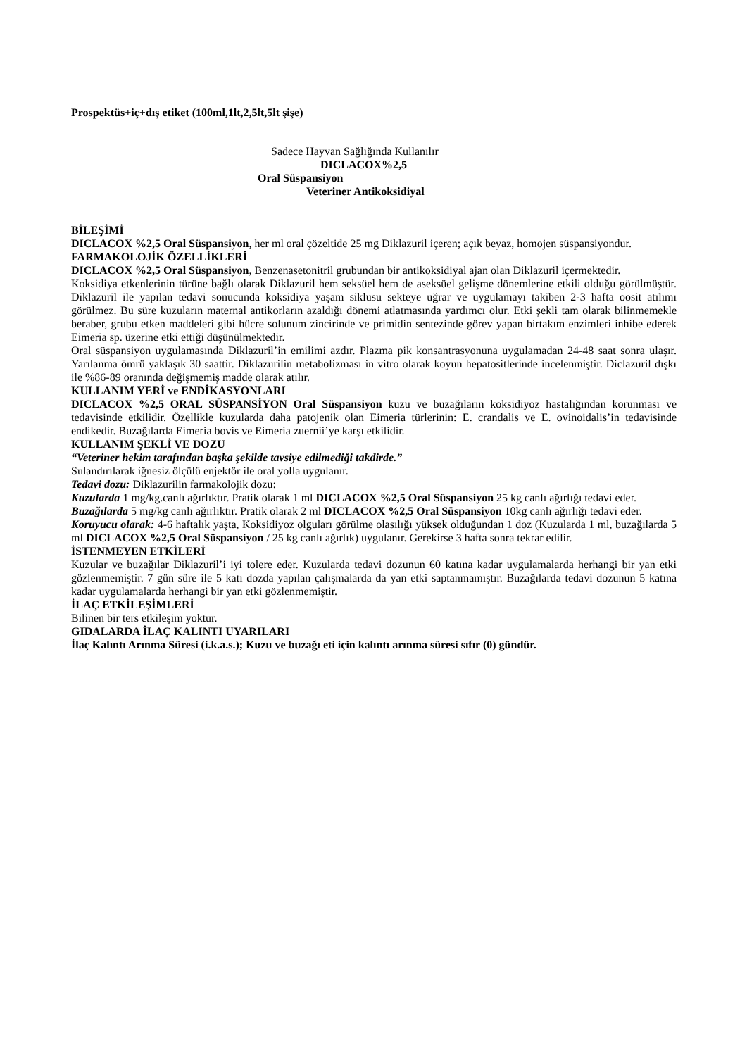Prospektüs+iç+dış etiket (100ml,1lt,2,5lt,5lt şişe)
Sadece Hayvan Sağlığında Kullanılır
DICLACOX%2,5
Oral Süspansiyon
Veteriner Antikoksidiyal
BİLEŞİMİ
DICLACOX %2,5 Oral Süspansiyon, her ml oral çözeltide 25 mg Diklazuril içeren; açık beyaz, homojen süspansiyondur.
FARMAKOLOJİK ÖZELLİKLERİ
DICLACOX %2,5 Oral Süspansiyon, Benzenasetonitril grubundan bir antikoksidiyal ajan olan Diklazuril içermektedir.
Koksidiya etkenlerinin türüne bağlı olarak Diklazuril hem seksüel hem de aseksüel gelişme dönemlerine etkili olduğu görülmüştür. Diklazuril ile yapılan tedavi sonucunda koksidiya yaşam siklusu sekteye uğrar ve uygulamayı takiben 2-3 hafta oosit atılımı görülmez. Bu süre kuzuların maternal antikorların azaldığı dönemi atlatmasında yardımcı olur. Etki şekli tam olarak bilinmemekle beraber, grubu etken maddeleri gibi hücre solunum zincirinde ve primidin sentezinde görev yapan birtakım enzimleri inhibe ederek Eimeria sp. üzerine etki ettiği düşünülmektedir.
Oral süspansiyon uygulamasında Diklazuril’in emilimi azdır. Plazma pik konsantrasyonuna uygulamadan 24-48 saat sonra ulaşır. Yarılanma ömrü yaklaşık 30 saattir. Diklazurilin metabolizması in vitro olarak koyun hepatositlerinde incelenmiştir. Diclazuril dışkı ile %86-89 oranında değişmemiş madde olarak atılır.
KULLANIM YERİ ve ENDİKASYONLARI
DICLACOX %2,5 ORAL SÜSPANSİYON Oral Süspansiyon kuzu ve buzağıların koksidiyoz hastalığından korunması ve tedavisinde etkilidir. Özellikle kuzularda daha patojenik olan Eimeria türlerinin: E. crandalis ve E. ovinoidalis’in tedavisinde endikedir. Buzağılarda Eimeria bovis ve Eimeria zuernii’ye karşı etkilidir.
KULLANIM ŞEKLİ VE DOZU
“Veteriner hekim tarafından başka şekilde tavsiye edilmediği takdirde.”
Sulandırılarak iğnesiz ölçülü enjektör ile oral yolla uygulanır.
Tedavi dozu: Diklazurilin farmakolojik dozu:
Kuzularda 1 mg/kg.canlı ağırlıktır. Pratik olarak 1 ml DICLACOX %2,5 Oral Süspansiyon 25 kg canlı ağırlığı tedavi eder.
Buzağılarda 5 mg/kg canlı ağırlıktır. Pratik olarak 2 ml DICLACOX %2,5 Oral Süspansiyon 10kg canlı ağırlığı tedavi eder.
Koruyucu olarak: 4-6 haftalık yaşta, Koksidiyoz olguları görülme olasılığı yüksek olduğundan 1 doz (Kuzularda 1 ml, buzağılarda 5 ml DICLACOX %2,5 Oral Süspansiyon / 25 kg canlı ağırlık) uygulanır. Gerekirse 3 hafta sonra tekrar edilir.
İSTENMEYEN ETKİLERİ
Kuzular ve buzağılar Diklazuril’i iyi tolere eder. Kuzularda tedavi dozunun 60 katına kadar uygulamalarda herhangi bir yan etki gözlenmemiştir. 7 gün süre ile 5 katı dozda yapılan çalışmalarda da yan etki saptanmamıştır. Buzağılarda tedavi dozunun 5 katına kadar uygulamalarda herhangi bir yan etki gözlenmemiştir.
İLAÇ ETKİLEŞİMLERİ
Bilinen bir ters etkileşim yoktur.
GIDALARDA İLAÇ KALINTI UYARILARI
İlaç Kalıntı Arınma Süresi (i.k.a.s.); Kuzu ve buzağı eti için kalıntı arınma süresi sıfır (0) gündür.